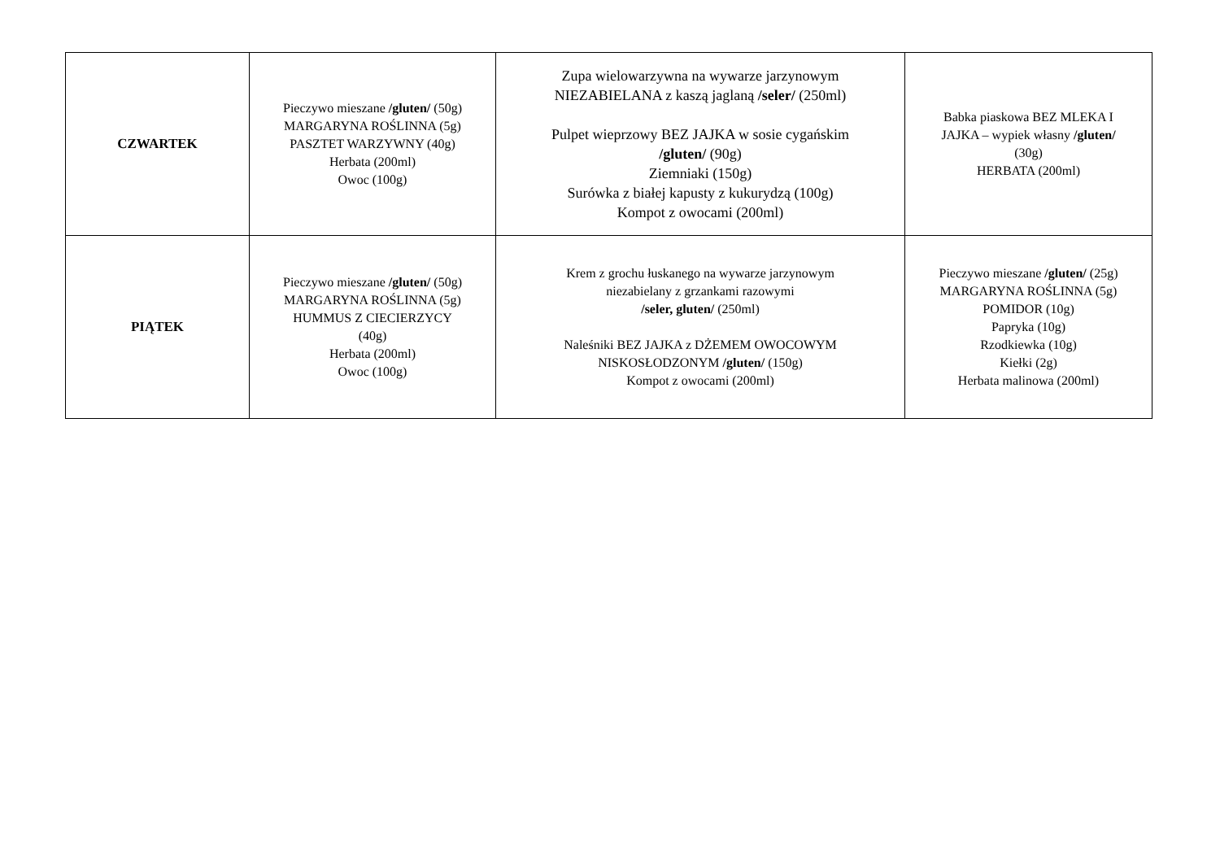| CZWARTEK | Pieczywo mieszane /gluten/ (50g) MARGARYNA ROŚLINNA (5g) PASZTET WARZYWNY (40g) Herbata (200ml) Owoc (100g) | Zupa wielowarzywna na wywarze jarzynowym NIEZABIELANA z kaszą jaglaną /seler/ (250ml) Pulpet wieprzowy BEZ JAJKA w sosie cygańskim /gluten/ (90g) Ziemniaki (150g) Surówka z białej kapusty z kukurydzą (100g) Kompot z owocami (200ml) | Babka piaskowa BEZ MLEKA I JAJKA – wypiek własny /gluten/ (30g) HERBATA (200ml) |
| PIĄTEK | Pieczywo mieszane /gluten/ (50g) MARGARYNA ROŚLINNA (5g) HUMMUS Z CIECIERZYCY (40g) Herbata (200ml) Owoc (100g) | Krem z grochu łuskanego na wywarze jarzynowym niezabielany z grzankami razowymi /seler, gluten/ (250ml) Naleśniki BEZ JAJKA z DŻEMEM OWOCOWYM NISKOSŁODZONYM /gluten/ (150g) Kompot z owocami (200ml) | Pieczywo mieszane /gluten/ (25g) MARGARYNA ROŚLINNA (5g) POMIDOR (10g) Papryka (10g) Rzodkiewka (10g) Kiełki (2g) Herbata malinowa (200ml) |